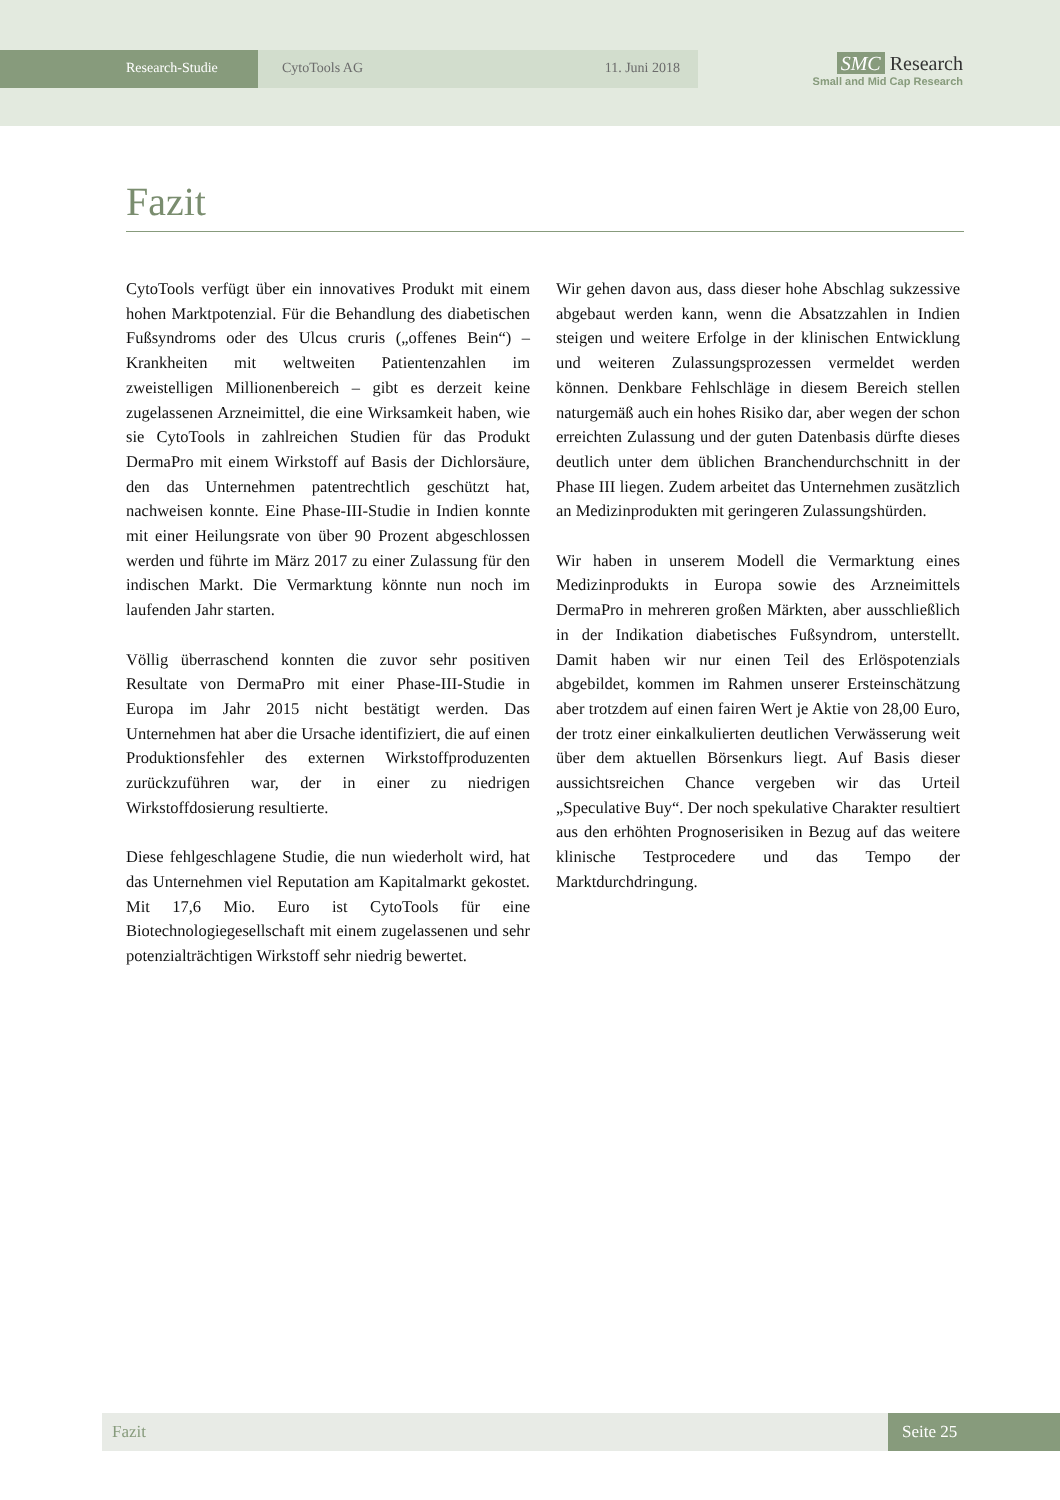Research-Studie CytoTools AG 11. Juni 2018
SMC Research
Small and Mid Cap Research
Fazit
CytoTools verfügt über ein innovatives Produkt mit einem hohen Marktpotenzial. Für die Behandlung des diabetischen Fußsyndroms oder des Ulcus cruris („offenes Bein“) – Krankheiten mit weltweiten Patientenzahlen im zweistelligen Millionenbereich – gibt es derzeit keine zugelassenen Arzneimittel, die eine Wirksamkeit haben, wie sie CytoTools in zahlreichen Studien für das Produkt DermaPro mit einem Wirkstoff auf Basis der Dichlorsäure, den das Unternehmen patentrechtlich geschützt hat, nachweisen konnte. Eine Phase-III-Studie in Indien konnte mit einer Heilungsrate von über 90 Prozent abgeschlossen werden und führte im März 2017 zu einer Zulassung für den indischen Markt. Die Vermarktung könnte nun noch im laufenden Jahr starten.
Völlig überraschend konnten die zuvor sehr positiven Resultate von DermaPro mit einer Phase-III-Studie in Europa im Jahr 2015 nicht bestätigt werden. Das Unternehmen hat aber die Ursache identifiziert, die auf einen Produktionsfehler des externen Wirkstoffproduzenten zurückzuführen war, der in einer zu niedrigen Wirkstoffdosierung resultierte.
Diese fehlgeschlagene Studie, die nun wiederholt wird, hat das Unternehmen viel Reputation am Kapitalmarkt gekostet. Mit 17,6 Mio. Euro ist CytoTools für eine Biotechnologiegesellschaft mit einem zugelassenen und sehr potenzialträchtigen Wirkstoff sehr niedrig bewertet.
Wir gehen davon aus, dass dieser hohe Abschlag sukzessive abgebaut werden kann, wenn die Absatzzahlen in Indien steigen und weitere Erfolge in der klinischen Entwicklung und weiteren Zulassungsprozessen vermeldet werden können. Denkbare Fehlschläge in diesem Bereich stellen naturgemäß auch ein hohes Risiko dar, aber wegen der schon erreichten Zulassung und der guten Datenbasis dürfte dieses deutlich unter dem üblichen Branchendurchschnitt in der Phase III liegen. Zudem arbeitet das Unternehmen zusätzlich an Medizinprodukten mit geringeren Zulassungshürden.
Wir haben in unserem Modell die Vermarktung eines Medizinprodukts in Europa sowie des Arzneimittels DermaPro in mehreren großen Märkten, aber ausschließlich in der Indikation diabetisches Fußsyndrom, unterstellt. Damit haben wir nur einen Teil des Erlöspotenzials abgebildet, kommen im Rahmen unserer Ersteinschätzung aber trotzdem auf einen fairen Wert je Aktie von 28,00 Euro, der trotz einer einkalkulierten deutlichen Verwässerung weit über dem aktuellen Börsenkurs liegt. Auf Basis dieser aussichtsreichen Chance vergeben wir das Urteil „Speculative Buy“. Der noch spekulative Charakter resultiert aus den erhöhten Prognoserisiken in Bezug auf das weitere klinische Testprocedere und das Tempo der Marktdurchdringung.
Fazit Seite 25